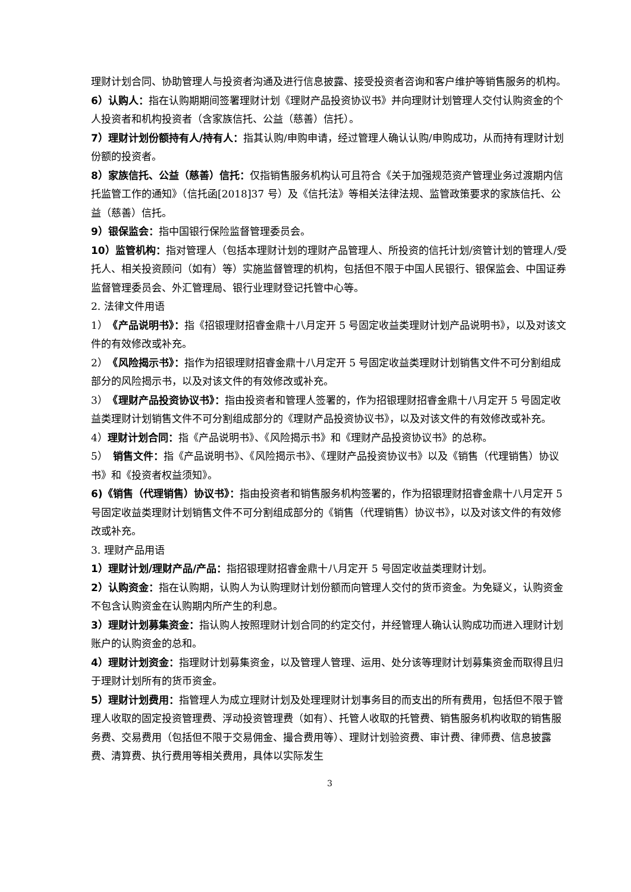理财计划合同、协助管理人与投资者沟通及进行信息披露、接受投资者咨询和客户维护等销售服务的机构。
6）认购人：指在认购期期间签署理财计划《理财产品投资协议书》并向理财计划管理人交付认购资金的个人投资者和机构投资者（含家族信托、公益（慈善）信托）。
7）理财计划份额持有人/持有人：指其认购/申购申请，经过管理人确认认购/申购成功，从而持有理财计划份额的投资者。
8）家族信托、公益（慈善）信托：仅指销售服务机构认可且符合《关于加强规范资产管理业务过渡期内信托监管工作的通知》（信托函[2018]37 号）及《信托法》等相关法律法规、监管政策要求的家族信托、公益（慈善）信托。
9）银保监会：指中国银行保险监督管理委员会。
10）监管机构：指对管理人（包括本理财计划的理财产品管理人、所投资的信托计划/资管计划的管理人/受托人、相关投资顾问（如有）等）实施监督管理的机构，包括但不限于中国人民银行、银保监会、中国证券监督管理委员会、外汇管理局、银行业理财登记托管中心等。
2. 法律文件用语
1）　《产品说明书》：指《招银理财招睿金鼎十八月定开 5 号固定收益类理财计划产品说明书》，以及对该文件的有效修改或补充。
2）　《风险揭示书》：指作为招银理财招睿金鼎十八月定开 5 号固定收益类理财计划销售文件不可分割组成部分的风险揭示书，以及对该文件的有效修改或补充。
3）　《理财产品投资协议书》：指由投资者和管理人签署的，作为招银理财招睿金鼎十八月定开 5 号固定收益类理财计划销售文件不可分割组成部分的《理财产品投资协议书》，以及对该文件的有效修改或补充。
4）理财计划合同：指《产品说明书》、《风险揭示书》和《理财产品投资协议书》的总称。
5）　销售文件：指《产品说明书》、《风险揭示书》、《理财产品投资协议书》以及《销售（代理销售）协议书》和《投资者权益须知》。
6)《销售（代理销售）协议书》：指由投资者和销售服务机构签署的，作为招银理财招睿金鼎十八月定开 5 号固定收益类理财计划销售文件不可分割组成部分的《销售（代理销售）协议书》，以及对该文件的有效修改或补充。
3. 理财产品用语
1）理财计划/理财产品/产品：指招银理财招睿金鼎十八月定开 5 号固定收益类理财计划。
2）认购资金：指在认购期，认购人为认购理财计划份额而向管理人交付的货币资金。为免疑义，认购资金不包含认购资金在认购期内所产生的利息。
3）理财计划募集资金：指认购人按照理财计划合同的约定交付，并经管理人确认认购成功而进入理财计划账户的认购资金的总和。
4）理财计划资金：指理财计划募集资金，以及管理人管理、运用、处分该等理财计划募集资金而取得且归于理财计划所有的货币资金。
5）理财计划费用：指管理人为成立理财计划及处理理财计划事务目的而支出的所有费用，包括但不限于管理人收取的固定投资管理费、浮动投资管理费（如有）、托管人收取的托管费、销售服务机构收取的销售服务费、交易费用（包括但不限于交易佣金、撮合费用等）、理财计划验资费、审计费、律师费、信息披露费、清算费、执行费用等相关费用，具体以实际发生
3